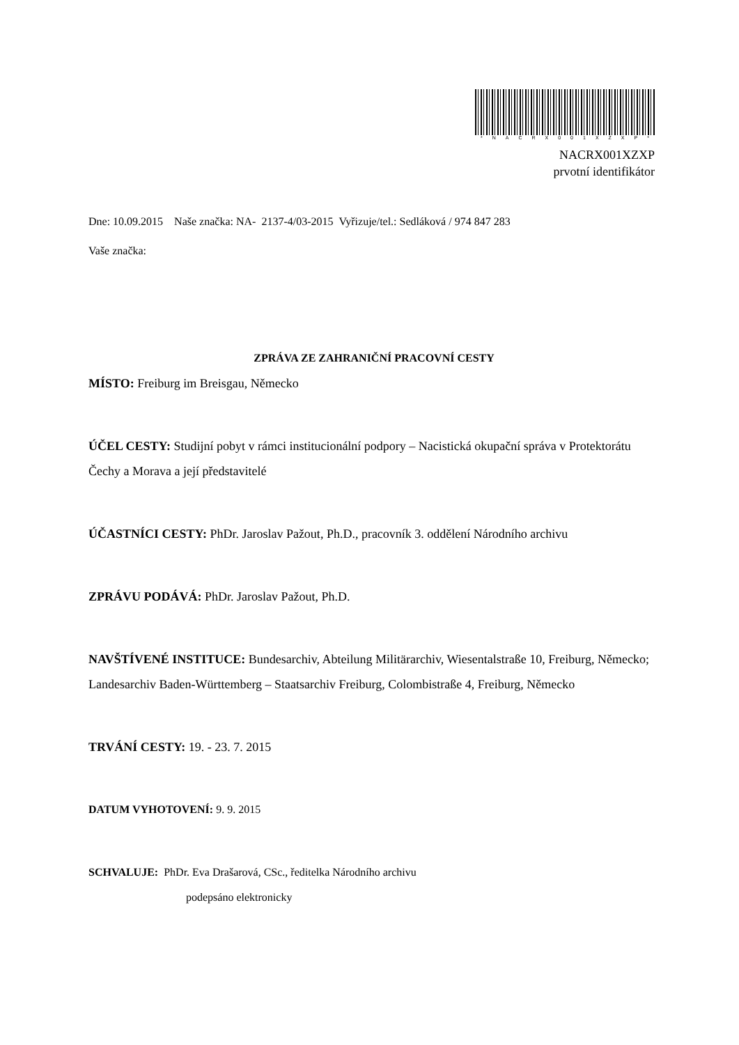*NACRX001XZXP*
NACRX001XZXP
prvotní identifikátor
Dne: 10.09.2015 Naše značka: NA- 2137-4/03-2015 Vyřizuje/tel.: Sedláková / 974 847 283
Vaše značka:
ZPRÁVA ZE ZAHRANIČNÍ PRACOVNÍ CESTY
MÍSTO: Freiburg im Breisgau, Německo
ÚČEL CESTY: Studijní pobyt v rámci institucionální podpory – Nacistická okupační správa v Protektorátu Čechy a Morava a její představitelé
ÚČASTNÍCI CESTY: PhDr. Jaroslav Pažout, Ph.D., pracovník 3. oddělení Národního archivu
ZPRÁVU PODÁVÁ: PhDr. Jaroslav Pažout, Ph.D.
NAVŠTÍVENÉ INSTITUCE: Bundesarchiv, Abteilung Militärarchiv, Wiesentalstraße 10, Freiburg, Německo; Landesarchiv Baden-Württemberg – Staatsarchiv Freiburg, Colombistraße 4, Freiburg, Německo
TRVÁNÍ CESTY: 19. - 23. 7. 2015
DATUM VYHOTOVENÍ: 9. 9. 2015
SCHVALUJE: PhDr. Eva Drašarová, CSc., ředitelka Národního archivu
podepsáno elektronicky